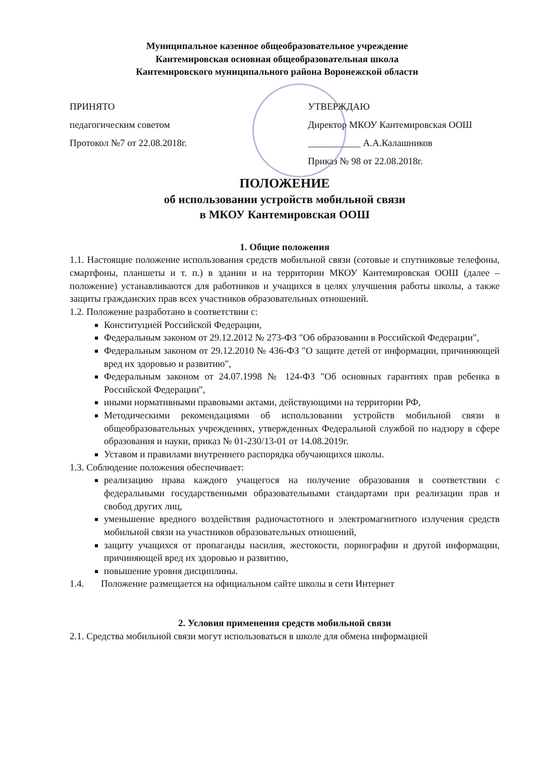Муниципальное казенное общеобразовательное учреждение
Кантемировская основная общеобразовательная школа
Кантемировского муниципального района Воронежской области
ПРИНЯТО
педагогическим советом
Протокол №7 от 22.08.2018г.
УТВЕРЖДАЮ
Директор МКОУ Кантемировская ООШ
___________ А.А.Калашников
Приказ № 98 от 22.08.2018г.
ПОЛОЖЕНИЕ
об использовании устройств мобильной связи
в МКОУ Кантемировская ООШ
1. Общие положения
1.1. Настоящие положение использования средств мобильной связи (сотовые и спутниковые телефоны, смартфоны, планшеты и т. п.) в здании и на территории МКОУ Кантемировская ООШ (далее – положение) устанавливаются для работников и учащихся в целях улучшения работы школы, а также защиты гражданских прав всех участников образовательных отношений.
1.2. Положение разработано в соответствии с:
Конституцией Российской Федерации,
Федеральным законом от 29.12.2012 № 273-ФЗ "Об образовании в Российской Федерации",
Федеральным законом от 29.12.2010 № 436-ФЗ "О защите детей от информации, причиняющей вред их здоровью и развитию",
Федеральным законом от 24.07.1998 № 124-ФЗ "Об основных гарантиях прав ребенка в Российской Федерации",
иными нормативными правовыми актами, действующими на территории РФ,
Методическими рекомендациями об использовании устройств мобильной связи в общеобразовательных учреждениях, утвержденных Федеральной службой по надзору в сфере образования и науки, приказ № 01-230/13-01 от 14.08.2019г.
Уставом и правилами внутреннего распорядка обучающихся школы.
1.3. Соблюдение положения обеспечивает:
реализацию права каждого учащегося на получение образования в соответствии с федеральными государственными образовательными стандартами при реализации прав и свобод других лиц,
уменьшение вредного воздействия радиочастотного и электромагнитного излучения средств мобильной связи на участников образовательных отношений,
защиту учащихся от пропаганды насилия, жестокости, порнографии и другой информации, причиняющей вред их здоровью и развитию,
повышение уровня дисциплины.
1.4. Положение размещается на официальном сайте школы в сети Интернет
2. Условия применения средств мобильной связи
2.1. Средства мобильной связи могут использоваться в школе для обмена информацией